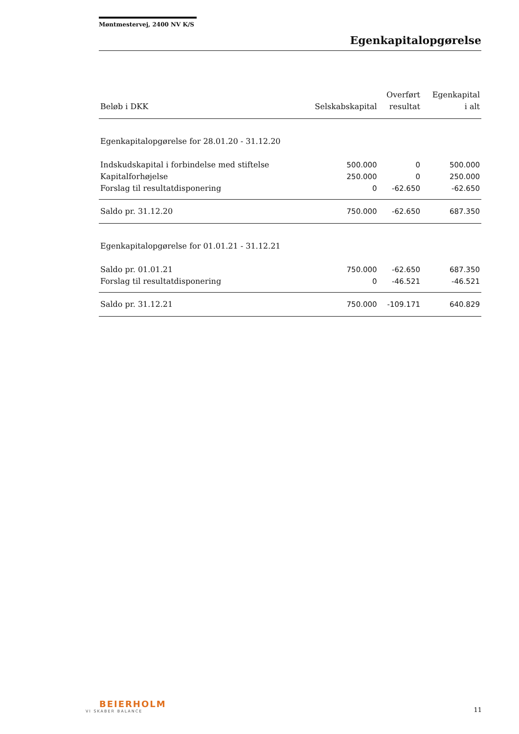Møntmestervej, 2400 NV K/S
Egenkapitalopgørelse
| Beløb i DKK | Selskabskapital | Overført resultat | Egenkapital i alt |
| --- | --- | --- | --- |
| Egenkapitalopgørelse for 28.01.20 - 31.12.20 | | | |
| Indskudskapital i forbindelse med stiftelse | 500.000 | 0 | 500.000 |
| Kapitalforhøjelse | 250.000 | 0 | 250.000 |
| Forslag til resultatdisponering | 0 | -62.650 | -62.650 |
| Saldo pr. 31.12.20 | 750.000 | -62.650 | 687.350 |
| Egenkapitalopgørelse for 01.01.21 - 31.12.21 | | | |
| Saldo pr. 01.01.21 | 750.000 | -62.650 | 687.350 |
| Forslag til resultatdisponering | 0 | -46.521 | -46.521 |
| Saldo pr. 31.12.21 | 750.000 | -109.171 | 640.829 |
BEIERHOLM
VI SKABER BALANCE
11